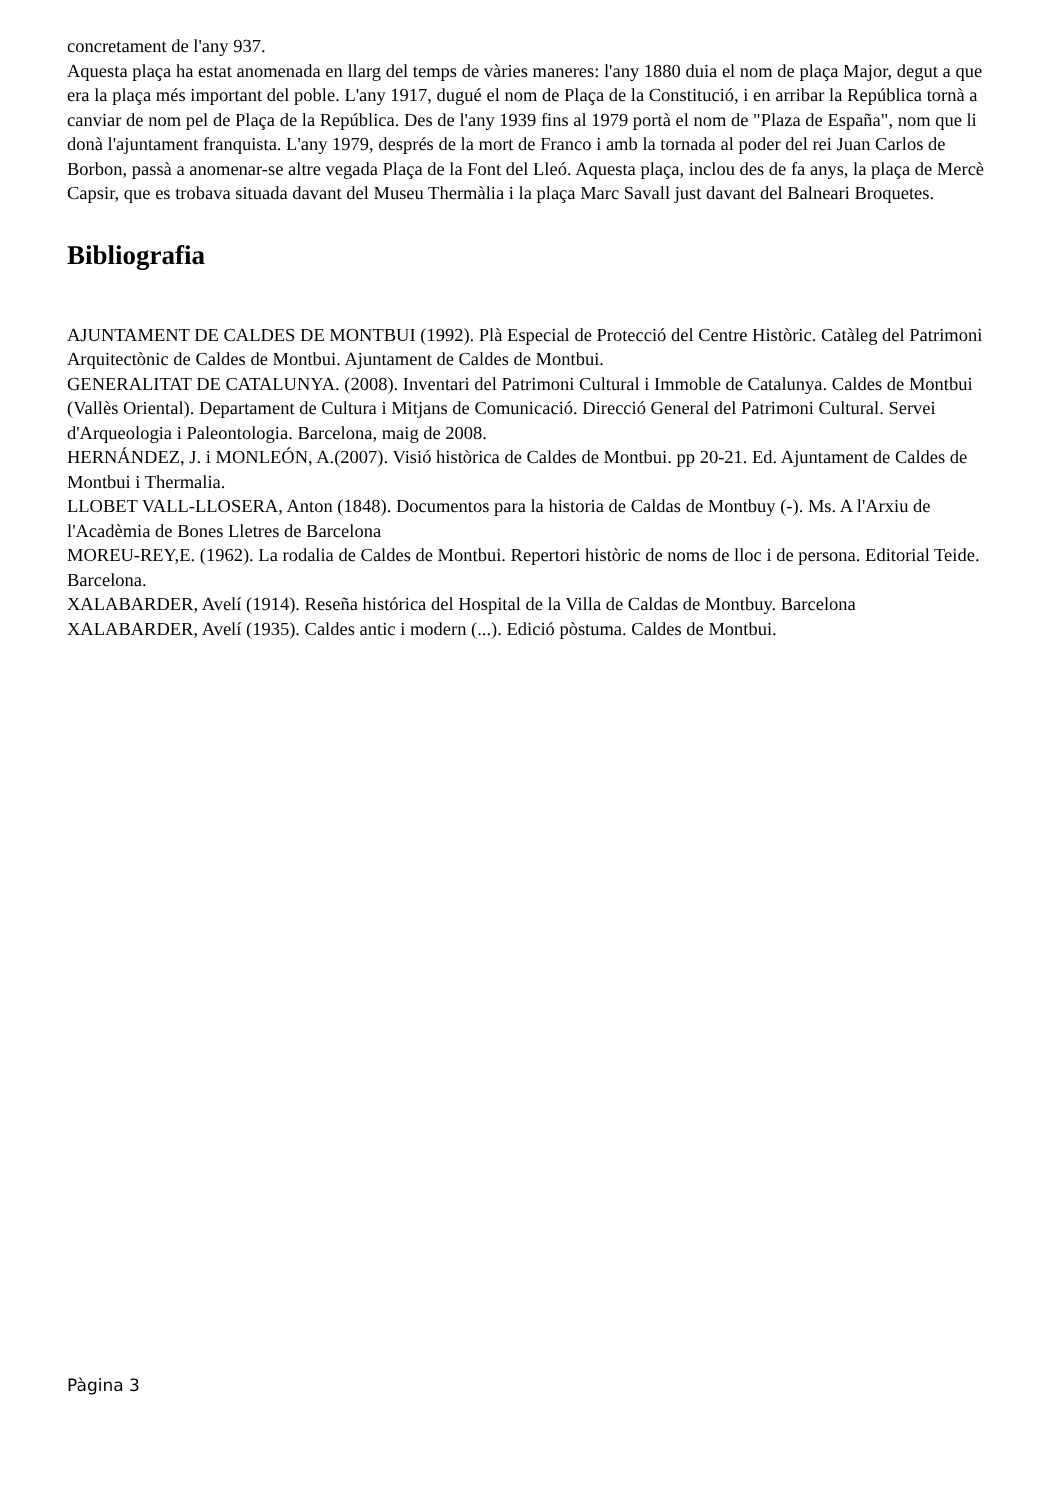concretament de l'any 937.
Aquesta plaça ha estat anomenada en llarg del temps de vàries maneres: l'any 1880 duia el nom de plaça Major, degut a que era la plaça més important del poble. L'any 1917, dugué el nom de Plaça de la Constitució, i en arribar la República tornà a canviar de nom pel de Plaça de la República. Des de l'any 1939 fins al 1979 portà el nom de "Plaza de España", nom que li donà l'ajuntament franquista. L'any 1979, després de la mort de Franco i amb la tornada al poder del rei Juan Carlos de Borbon, passà a anomenar-se altre vegada Plaça de la Font del Lleó. Aquesta plaça, inclou des de fa anys, la plaça de Mercè Capsir, que es trobava situada davant del Museu Thermàlia i la plaça Marc Savall just davant del Balneari Broquetes.
Bibliografia
AJUNTAMENT DE CALDES DE MONTBUI (1992). Plà Especial de Protecció del Centre Històric. Catàleg del Patrimoni Arquitectònic de Caldes de Montbui. Ajuntament de Caldes de Montbui.
GENERALITAT DE CATALUNYA. (2008). Inventari del Patrimoni Cultural i Immoble de Catalunya. Caldes de Montbui (Vallès Oriental). Departament de Cultura i Mitjans de Comunicació. Direcció General del Patrimoni Cultural. Servei d'Arqueologia i Paleontologia. Barcelona, maig de 2008.
HERNÁNDEZ, J. i MONLEÓN, A.(2007). Visió històrica de Caldes de Montbui. pp 20-21. Ed. Ajuntament de Caldes de Montbui i Thermalia.
LLOBET VALL-LLOSERA, Anton (1848). Documentos para la historia de Caldas de Montbuy (-). Ms. A l'Arxiu de l'Acadèmia de Bones Lletres de Barcelona
MOREU-REY,E. (1962). La rodalia de Caldes de Montbui. Repertori històric de noms de lloc i de persona. Editorial Teide. Barcelona.
XALABARDER, Avelí (1914). Reseña histórica del Hospital de la Villa de Caldas de Montbuy. Barcelona
XALABARDER, Avelí (1935). Caldes antic i modern (...). Edició pòstuma. Caldes de Montbui.
Pàgina 3